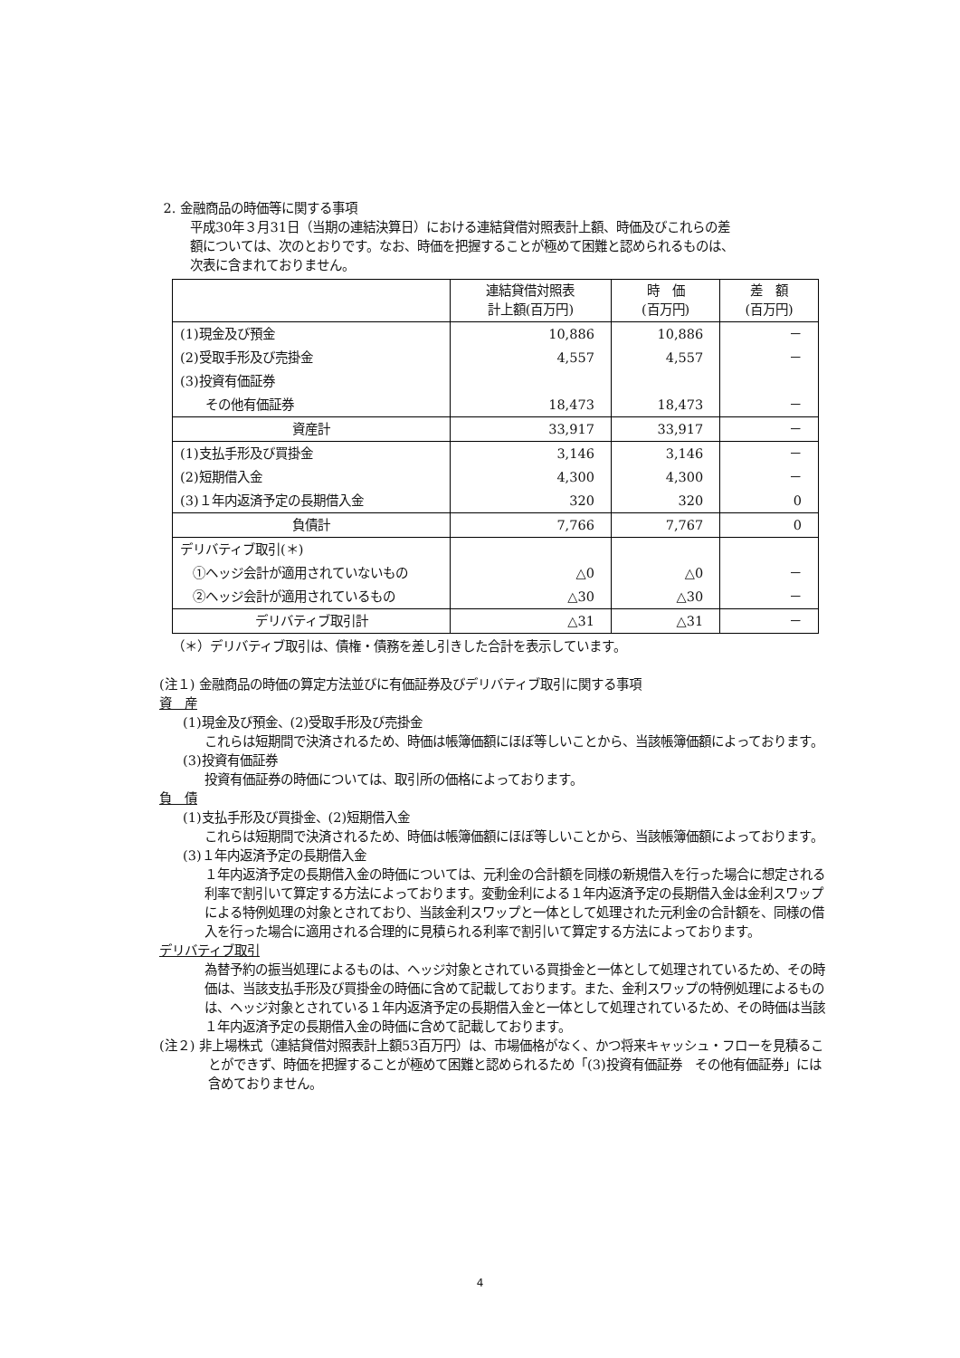2. 金融商品の時価等に関する事項
平成30年３月31日（当期の連結決算日）における連結貸借対照表計上額、時価及びこれらの差
額については、次のとおりです。なお、時価を把握することが極めて困難と認められるものは、
次表に含まれておりません。
| | 連結貸借対照表 計上額(百万円) | 時 価 (百万円) | 差 額 (百万円) |
| (1)現金及び預金 | 10,886 | 10,886 | － |
| (2)受取手形及び売掛金 | 4,557 | 4,557 | － |
| (3)投資有価証券 | | | |
| その他有価証券 | 18,473 | 18,473 | － |
| 資産計 | 33,917 | 33,917 | － |
| (1)支払手形及び買掛金 | 3,146 | 3,146 | － |
| (2)短期借入金 | 4,300 | 4,300 | － |
| (3)１年内返済予定の長期借入金 | 320 | 320 | 0 |
| 負債計 | 7,766 | 7,767 | 0 |
| デリバティブ取引(＊) | | | |
| ①ヘッジ会計が適用されていないもの | △0 | △0 | － |
| ②ヘッジ会計が適用されているもの | △30 | △30 | － |
| デリバティブ取引計 | △31 | △31 | － |
（＊）デリバティブ取引は、債権・債務を差し引きした合計を表示しています。
(注１) 金融商品の時価の算定方法並びに有価証券及びデリバティブ取引に関する事項
資　産
(1)現金及び預金、(2)受取手形及び売掛金
これらは短期間で決済されるため、時価は帳簿価額にほぼ等しいことから、当該帳簿価額によっております。
(3)投資有価証券
投資有価証券の時価については、取引所の価格によっております。
負　債
(1)支払手形及び買掛金、(2)短期借入金
これらは短期間で決済されるため、時価は帳簿価額にほぼ等しいことから、当該帳簿価額によっております。
(3)１年内返済予定の長期借入金
１年内返済予定の長期借入金の時価については、元利金の合計額を同様の新規借入を行った場合に想定される利率で割引いて算定する方法によっております。変動金利による１年内返済予定の長期借入金は金利スワップによる特例処理の対象とされており、当該金利スワップと一体として処理された元利金の合計額を、同様の借入を行った場合に適用される合理的に見積られる利率で割引いて算定する方法によっております。
デリバティブ取引
為替予約の振当処理によるものは、ヘッジ対象とされている買掛金と一体として処理されているため、その時価は、当該支払手形及び買掛金の時価に含めて記載しております。また、金利スワップの特例処理によるものは、ヘッジ対象とされている１年内返済予定の長期借入金と一体として処理されているため、その時価は当該１年内返済予定の長期借入金の時価に含めて記載しております。
(注２) 非上場株式（連結貸借対照表計上額53百万円）は、市場価格がなく、かつ将来キャッシュ・フローを見積ることができず、時価を把握することが極めて困難と認められるため「(3)投資有価証券　その他有価証券」には含めておりません。
4